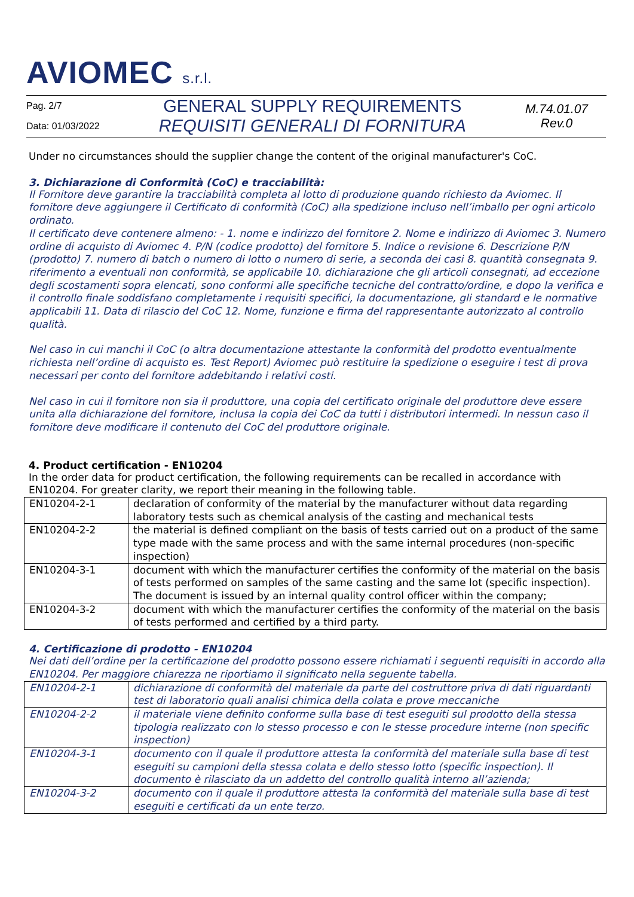AVIOMEC s.r.l.
Pag. 2/7
Data: 01/03/2022
GENERAL SUPPLY REQUIREMENTS
REQUISITI GENERALI DI FORNITURA
M.74.01.07
Rev.0
Under no circumstances should the supplier change the content of the original manufacturer's CoC.
3. Dichiarazione di Conformità (CoC) e tracciabilità:
Il Fornitore deve garantire la tracciabilità completa al lotto di produzione quando richiesto da Aviomec. Il fornitore deve aggiungere il Certificato di conformità (CoC) alla spedizione incluso nell’imballo per ogni articolo ordinato.
Il certificato deve contenere almeno: - 1. nome e indirizzo del fornitore 2. Nome e indirizzo di Aviomec 3. Numero ordine di acquisto di Aviomec 4. P/N (codice prodotto) del fornitore 5. Indice o revisione 6. Descrizione P/N (prodotto) 7. numero di batch o numero di lotto o numero di serie, a seconda dei casi 8. quantità consegnata 9. riferimento a eventuali non conformità, se applicabile 10. dichiarazione che gli articoli consegnati, ad eccezione degli scostamenti sopra elencati, sono conformi alle specifiche tecniche del contratto/ordine, e dopo la verifica e il controllo finale soddisfano completamente i requisiti specifici, la documentazione, gli standard e le normative applicabili 11. Data di rilascio del CoC 12. Nome, funzione e firma del rappresentante autorizzato al controllo qualità.
Nel caso in cui manchi il CoC (o altra documentazione attestante la conformità del prodotto eventualmente richiesta nell’ordine di acquisto es. Test Report) Aviomec può restituire la spedizione o eseguire i test di prova necessari per conto del fornitore addebitando i relativi costi.
Nel caso in cui il fornitore non sia il produttore, una copia del certificato originale del produttore deve essere unita alla dichiarazione del fornitore, inclusa la copia dei CoC da tutti i distributori intermedi. In nessun caso il fornitore deve modificare il contenuto del CoC del produttore originale.
4. Product certification - EN10204
In the order data for product certification, the following requirements can be recalled in accordance with EN10204. For greater clarity, we report their meaning in the following table.
| EN10204-2-1 | declaration of conformity of the material by the manufacturer without data regarding laboratory tests such as chemical analysis of the casting and mechanical tests |
| EN10204-2-2 | the material is defined compliant on the basis of tests carried out on a product of the same type made with the same process and with the same internal procedures (non-specific inspection) |
| EN10204-3-1 | document with which the manufacturer certifies the conformity of the material on the basis of tests performed on samples of the same casting and the same lot (specific inspection). The document is issued by an internal quality control officer within the company; |
| EN10204-3-2 | document with which the manufacturer certifies the conformity of the material on the basis of tests performed and certified by a third party. |
4. Certificazione di prodotto - EN10204
Nei dati dell’ordine per la certificazione del prodotto possono essere richiamati i seguenti requisiti in accordo alla EN10204. Per maggiore chiarezza ne riportiamo il significato nella seguente tabella.
| EN10204-2-1 | dichiarazione di conformità del materiale da parte del costruttore priva di dati riguardanti test di laboratorio quali analisi chimica della colata e prove meccaniche |
| EN10204-2-2 | il materiale viene definito conforme sulla base di test eseguiti sul prodotto della stessa tipologia realizzato con lo stesso processo e con le stesse procedure interne (non specific inspection) |
| EN10204-3-1 | documento con il quale il produttore attesta la conformità del materiale sulla base di test eseguiti su campioni della stessa colata e dello stesso lotto (specific inspection). Il documento è rilasciato da un addetto del controllo qualità interno all’azienda; |
| EN10204-3-2 | documento con il quale il produttore attesta la conformità del materiale sulla base di test eseguiti e certificati da un ente terzo. |